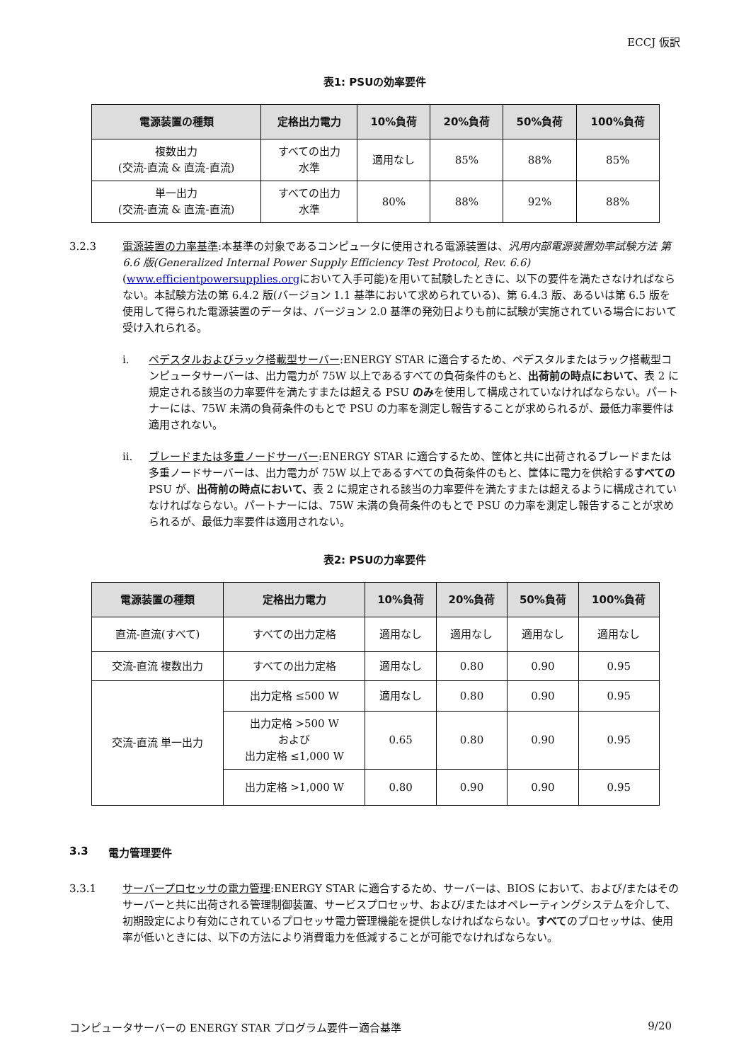ECCJ 仮訳
表1: PSUの効率要件
| 電源装置の種類 | 定格出力電力 | 10%負荷 | 20%負荷 | 50%負荷 | 100%負荷 |
| --- | --- | --- | --- | --- | --- |
| 複数出力 (交流-直流 & 直流-直流) | すべての出力 水準 | 適用なし | 85% | 88% | 85% |
| 単一出力 (交流-直流 & 直流-直流) | すべての出力 水準 | 80% | 88% | 92% | 88% |
3.2.3 電源装置の力率基準:本基準の対象であるコンピュータに使用される電源装置は、汎用内部電源装置効率試験方法 第 6.6 版(Generalized Internal Power Supply Efficiency Test Protocol, Rev. 6.6)(www.efficientpowersupplies.orgにおいて入手可能)を用いて試験したときに、以下の要件を満たさなければならない。本試験方法の第 6.4.2 版(バージョン 1.1 基準において求められている)、第 6.4.3 版、あるいは第 6.5 版を使用して得られた電源装置のデータは、バージョン 2.0 基準の発効日よりも前に試験が実施されている場合において受け入れられる。
i. ペデスタルおよびラック搭載型サーバー:ENERGY STAR に適合するため、ペデスタルまたはラック搭載型コンピュータサーバーは、出力電力が 75W 以上であるすべての負荷条件のもと、出荷前の時点において、表 2 に規定される該当の力率要件を満たすまたは超える PSU のみを使用して構成されていなければならない。パートナーには、75W 未満の負荷条件のもとで PSU の力率を測定し報告することが求められるが、最低力率要件は適用されない。
ii. ブレードまたは多重ノードサーバー:ENERGY STAR に適合するため、筐体と共に出荷されるブレードまたは多重ノードサーバーは、出力電力が 75W 以上であるすべての負荷条件のもと、筐体に電力を供給するすべての PSU が、出荷前の時点において、表 2 に規定される該当の力率要件を満たすまたは超えるように構成されていなければならない。パートナーには、75W 未満の負荷条件のもとで PSU の力率を測定し報告することが求められるが、最低力率要件は適用されない。
表2: PSUの力率要件
| 電源装置の種類 | 定格出力電力 | 10%負荷 | 20%負荷 | 50%負荷 | 100%負荷 |
| --- | --- | --- | --- | --- | --- |
| 直流-直流(すべて) | すべての出力定格 | 適用なし | 適用なし | 適用なし | 適用なし |
| 交流-直流 複数出力 | すべての出力定格 | 適用なし | 0.80 | 0.90 | 0.95 |
| 交流-直流 単一出力 | 出力定格 ≤500 W | 適用なし | 0.80 | 0.90 | 0.95 |
| | 出力定格 >500 W および 出力定格 ≤1,000 W | 0.65 | 0.80 | 0.90 | 0.95 |
| | 出力定格 >1,000 W | 0.80 | 0.90 | 0.90 | 0.95 |
3.3 電力管理要件
3.3.1 サーバープロセッサの電力管理:ENERGY STAR に適合するため、サーバーは、BIOS において、および/またはそのサーバーと共に出荷される管理制御装置、サービスプロセッサ、および/またはオペレーティングシステムを介して、初期設定により有効にされているプロセッサ電力管理機能を提供しなければならない。すべてのプロセッサは、使用率が低いときには、以下の方法により消費電力を低減することが可能でなければならない。
コンピュータサーバーの ENERGY STAR プログラム要件ー適合基準 9/20